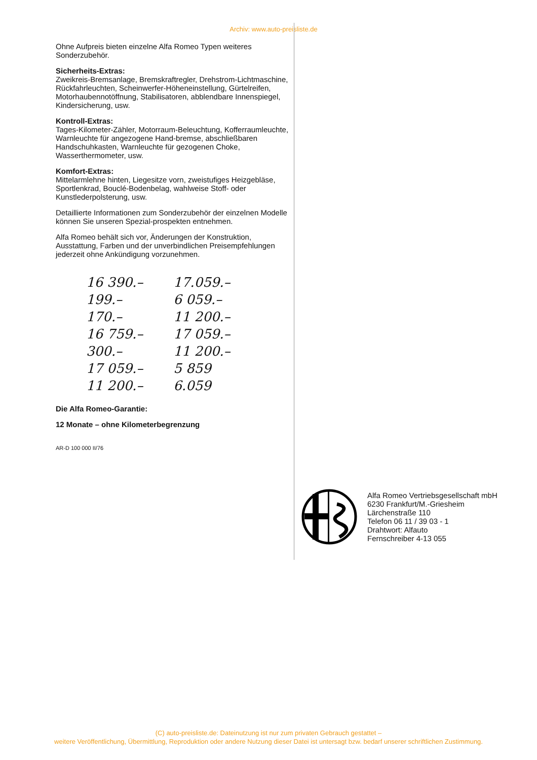Archiv: www.auto-preisliste.de
Ohne Aufpreis bieten einzelne Alfa Romeo Typen weiteres Sonderzubehör.
Sicherheits-Extras:
Zweikreis-Bremsanlage, Bremskraftregler, Drehstrom-Lichtmaschine, Rückfahrleuchten, Scheinwerfer-Höheneinstellung, Gürtelreifen, Motorhaubennotöffnung, Stabilisatoren, abblendbare Innenspiegel, Kindersicherung, usw.
Kontroll-Extras:
Tages-Kilometer-Zähler, Motorraum-Beleuchtung, Kofferraumleuchte, Warnleuchte für angezogene Hand-bremse, abschließbaren Handschuhkasten, Warnleuchte für gezogenen Choke, Wasserthermometer, usw.
Komfort-Extras:
Mittelarmlehne hinten, Liegesitze vorn, zweistufiges Heizgebläse, Sportlenkrad, Bouclé-Bodenbelag, wahlweise Stoff- oder Kunstlederpolsterung, usw.
Detaillierte Informationen zum Sonderzubehör der einzelnen Modelle können Sie unseren Spezial-prospekten entnehmen.
Alfa Romeo behält sich vor, Änderungen der Konstruktion, Ausstattung, Farben und der unverbindlichen Preisempfehlungen jederzeit ohne Ankündigung vorzunehmen.
16 390.–
199.–
170.–
16 759.–
300.–
17 059.–
11 200.–
17.059.–
6 059.–
11 200.–
17 059.–
11 200.–
5 859
6.059
Die Alfa Romeo-Garantie:
12 Monate – ohne Kilometerbegrenzung
AR-D 100 000 II/76
Alfa Romeo Vertriebsgesellschaft mbH
6230 Frankfurt/M.-Griesheim
Lärchenstraße 110
Telefon 06 11 / 39 03 - 1
Drahtwort: Alfauto
Fernschreiber 4-13 055
(C) auto-preisliste.de: Dateinutzung ist nur zum privaten Gebrauch gestattet –
weitere Veröffentlichung, Übermittlung, Reproduktion oder andere Nutzung dieser Datei ist untersagt bzw. bedarf unserer schriftlichen Zustimmung.